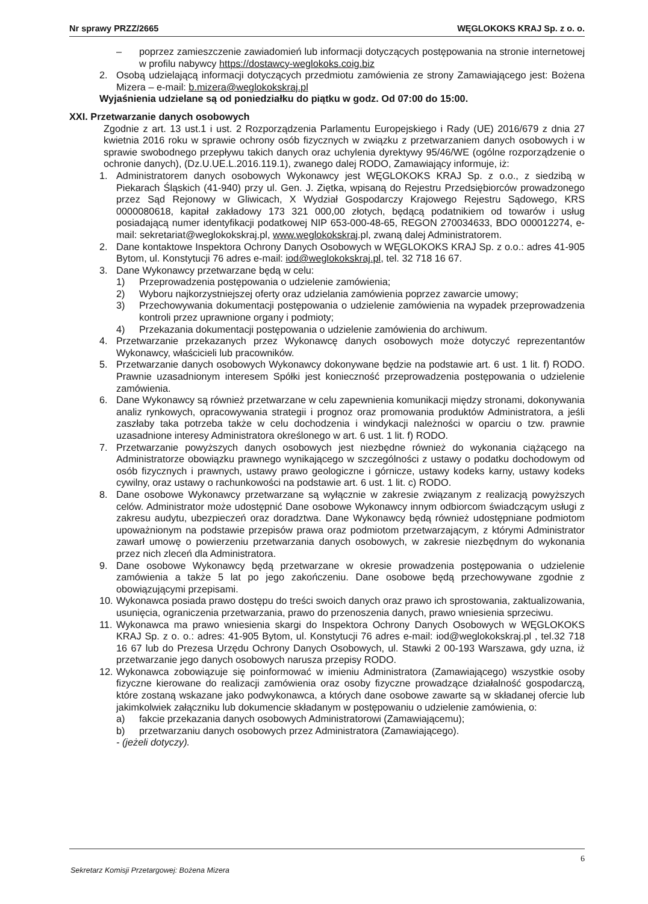Nr sprawy PRZZ/2665 WĘGLOKOKS KRAJ Sp. z o. o.
– poprzez zamieszczenie zawiadomień lub informacji dotyczących postępowania na stronie internetowej w profilu nabywcy https://dostawcy-weglokoks.coig.biz
2. Osobą udzielającą informacji dotyczących przedmiotu zamówienia ze strony Zamawiającego jest: Bożena Mizera – e-mail: b.mizera@weglokokskraj.pl
Wyjaśnienia udzielane są od poniedziałku do piątku w godz. Od 07:00 do 15:00.
XXI. Przetwarzanie danych osobowych
Zgodnie z art. 13 ust.1 i ust. 2 Rozporządzenia Parlamentu Europejskiego i Rady (UE) 2016/679 z dnia 27 kwietnia 2016 roku w sprawie ochrony osób fizycznych w związku z przetwarzaniem danych osobowych i w sprawie swobodnego przepływu takich danych oraz uchylenia dyrektywy 95/46/WE (ogólne rozporządzenie o ochronie danych), (Dz.U.UE.L.2016.119.1), zwanego dalej RODO, Zamawiający informuje, iż:
1. Administratorem danych osobowych Wykonawcy jest WĘGLOKOKS KRAJ Sp. z o.o., z siedzibą w Piekarach Śląskich (41-940) przy ul. Gen. J. Ziętka, wpisaną do Rejestru Przedsiębiorców prowadzonego przez Sąd Rejonowy w Gliwicach, X Wydział Gospodarczy Krajowego Rejestru Sądowego, KRS 0000080618, kapitał zakładowy 173 321 000,00 złotych, będącą podatnikiem od towarów i usług posiadającą numer identyfikacji podatkowej NIP 653-000-48-65, REGON 270034633, BDO 000012274, e-mail: sekretariat@weglokokskraj.pl, www.weglokokskraj.pl, zwaną dalej Administratorem.
2. Dane kontaktowe Inspektora Ochrony Danych Osobowych w WĘGLOKOKS KRAJ Sp. z o.o.: adres 41-905 Bytom, ul. Konstytucji 76 adres e-mail: iod@weglokokskraj.pl, tel. 32 718 16 67.
3. Dane Wykonawcy przetwarzane będą w celu:
1) Przeprowadzenia postępowania o udzielenie zamówienia;
2) Wyboru najkorzystniejszej oferty oraz udzielania zamówienia poprzez zawarcie umowy;
3) Przechowywania dokumentacji postępowania o udzielenie zamówienia na wypadek przeprowadzenia kontroli przez uprawnione organy i podmioty;
4) Przekazania dokumentacji postępowania o udzielenie zamówienia do archiwum.
4. Przetwarzanie przekazanych przez Wykonawcę danych osobowych może dotyczyć reprezentantów Wykonawcy, właścicieli lub pracowników.
5. Przetwarzanie danych osobowych Wykonawcy dokonywane będzie na podstawie art. 6 ust. 1 lit. f) RODO. Prawnie uzasadnionym interesem Spółki jest konieczność przeprowadzenia postępowania o udzielenie zamówienia.
6. Dane Wykonawcy są również przetwarzane w celu zapewnienia komunikacji między stronami, dokonywania analiz rynkowych, opracowywania strategii i prognoz oraz promowania produktów Administratora, a jeśli zaszłaby taka potrzeba także w celu dochodzenia i windykacji należności w oparciu o tzw. prawnie uzasadnione interesy Administratora określonego w art. 6 ust. 1 lit. f) RODO.
7. Przetwarzanie powyższych danych osobowych jest niezbędne również do wykonania ciążącego na Administratorze obowiązku prawnego wynikającego w szczególności z ustawy o podatku dochodowym od osób fizycznych i prawnych, ustawy prawo geologiczne i górnicze, ustawy kodeks karny, ustawy kodeks cywilny, oraz ustawy o rachunkowości na podstawie art. 6 ust. 1 lit. c) RODO.
8. Dane osobowe Wykonawcy przetwarzane są wyłącznie w zakresie związanym z realizacją powyższych celów. Administrator może udostępnić Dane osobowe Wykonawcy innym odbiorcom świadczącym usługi z zakresu audytu, ubezpieczeń oraz doradztwa. Dane Wykonawcy będą również udostępniane podmiotom upoważnionym na podstawie przepisów prawa oraz podmiotom przetwarzającym, z którymi Administrator zawarł umowę o powierzeniu przetwarzania danych osobowych, w zakresie niezbędnym do wykonania przez nich zleceń dla Administratora.
9. Dane osobowe Wykonawcy będą przetwarzane w okresie prowadzenia postępowania o udzielenie zamówienia a także 5 lat po jego zakończeniu. Dane osobowe będą przechowywane zgodnie z obowiązującymi przepisami.
10. Wykonawca posiada prawo dostępu do treści swoich danych oraz prawo ich sprostowania, zaktualizowania, usunięcia, ograniczenia przetwarzania, prawo do przenoszenia danych, prawo wniesienia sprzeciwu.
11. Wykonawca ma prawo wniesienia skargi do Inspektora Ochrony Danych Osobowych w WĘGLOKOKS KRAJ Sp. z o. o.: adres: 41-905 Bytom, ul. Konstytucji 76 adres e-mail: iod@weglokokskraj.pl , tel.32 718 16 67 lub do Prezesa Urzędu Ochrony Danych Osobowych, ul. Stawki 2 00-193 Warszawa, gdy uzna, iż przetwarzanie jego danych osobowych narusza przepisy RODO.
12. Wykonawca zobowiązuje się poinformować w imieniu Administratora (Zamawiającego) wszystkie osoby fizyczne kierowane do realizacji zamówienia oraz osoby fizyczne prowadzące działalność gospodarczą, które zostaną wskazane jako podwykonawca, a których dane osobowe zawarte są w składanej ofercie lub jakimkolwiek załączniku lub dokumencie składanym w postępowaniu o udzielenie zamówienia, o:
a) fakcie przekazania danych osobowych Administratorowi (Zamawiającemu);
b) przetwarzaniu danych osobowych przez Administratora (Zamawiającego).
- (jeżeli dotyczy).
6
Sekretarz Komisji Przetargowej: Bożena Mizera